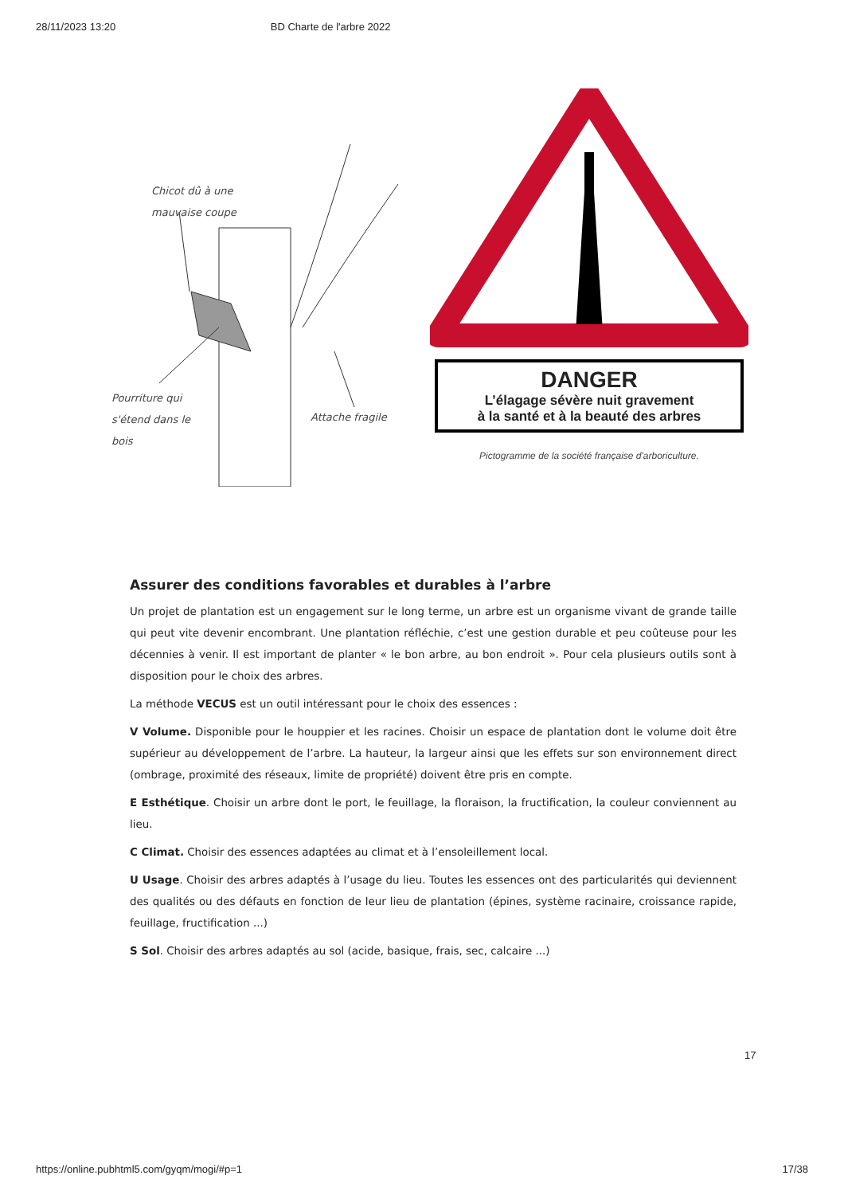28/11/2023 13:20 BD Charte de l'arbre 2022
Chicot dû à une
mauvaise coupe
Pourriture qui
s'étend dans le
bois
Attache fragile
DANGER
L’élagage sévère nuit gravement
à la santé et à la beauté des arbres
Pictogramme de la société française d'arboriculture.
Assurer des conditions favorables et durables à l’arbre
Un projet de plantation est un engagement sur le long terme, un arbre est un organisme vivant de grande taille qui peut vite devenir encombrant. Une plantation réfléchie, c’est une gestion durable et peu coûteuse pour les décennies à venir. Il est important de planter « le bon arbre, au bon endroit ». Pour cela plusieurs outils sont à disposition pour le choix des arbres.
La méthode VECUS est un outil intéressant pour le choix des essences :
V Volume. Disponible pour le houppier et les racines. Choisir un espace de plantation dont le volume doit être supérieur au développement de l’arbre. La hauteur, la largeur ainsi que les effets sur son environnement direct (ombrage, proximité des réseaux, limite de propriété) doivent être pris en compte.
E Esthétique. Choisir un arbre dont le port, le feuillage, la floraison, la fructification, la couleur conviennent au lieu.
C Climat. Choisir des essences adaptées au climat et à l’ensoleillement local.
U Usage. Choisir des arbres adaptés à l’usage du lieu. Toutes les essences ont des particularités qui deviennent des qualités ou des défauts en fonction de leur lieu de plantation (épines, système racinaire, croissance rapide, feuillage, fructification ...)
S Sol. Choisir des arbres adaptés au sol (acide, basique, frais, sec, calcaire ...)
17
https://online.pubhtml5.com/gyqm/mogi/#p=1 17/38